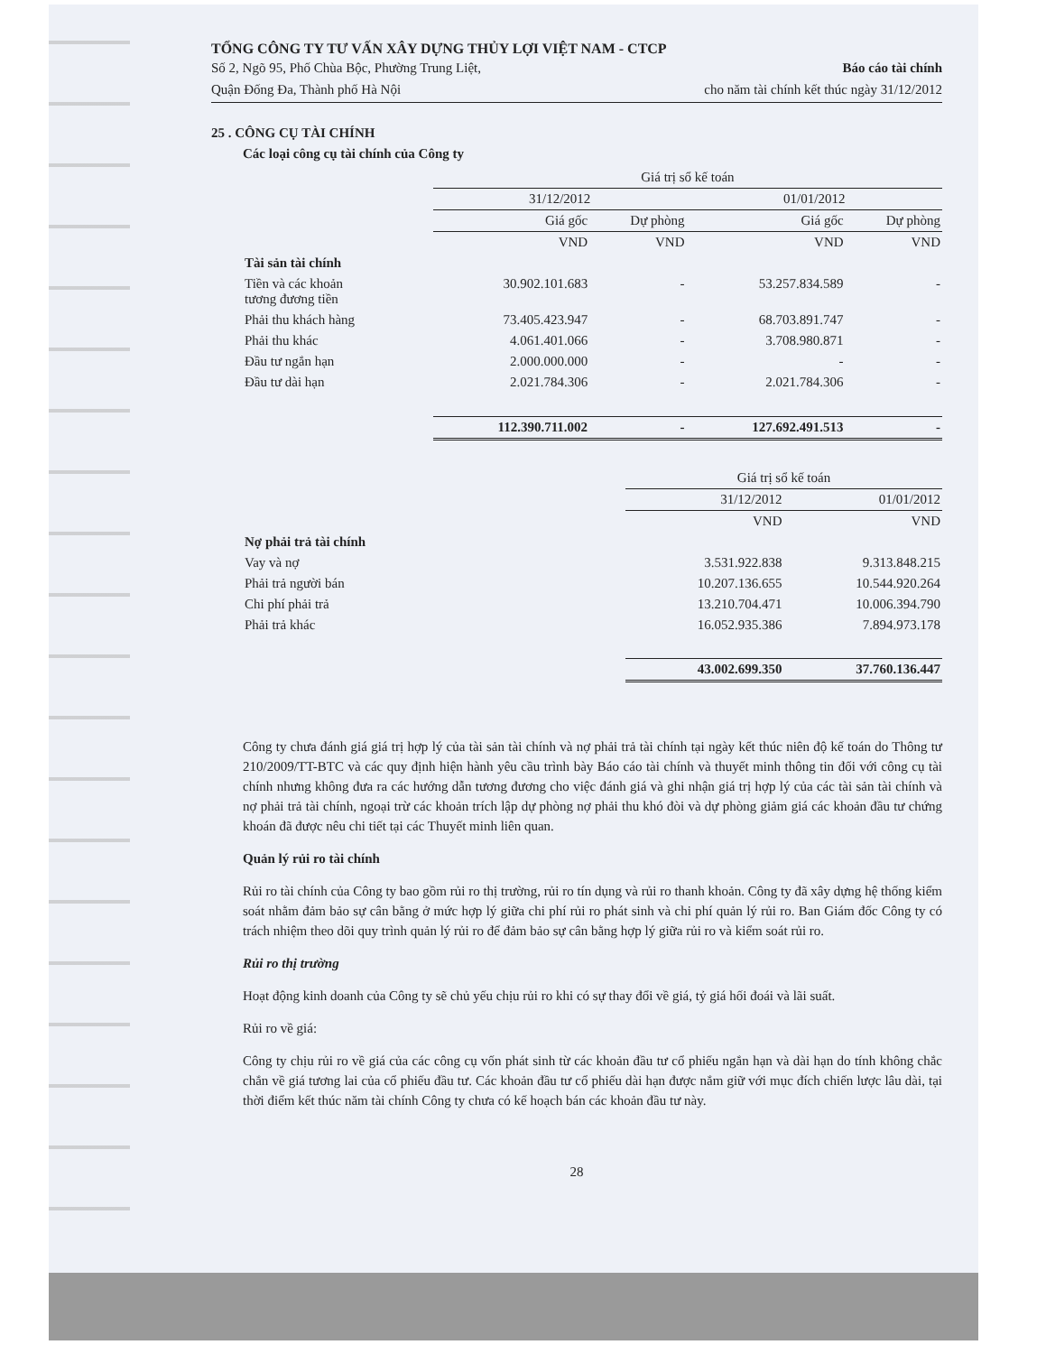TỔNG CÔNG TY TƯ VẤN XÂY DỰNG THỦY LỢI VIỆT NAM - CTCP
Số 2, Ngõ 95, Phố Chùa Bộc, Phường Trung Liệt,
Quận Đống Đa, Thành phố Hà Nội
Báo cáo tài chính
cho năm tài chính kết thúc ngày 31/12/2012
25 . CÔNG CỤ TÀI CHÍNH
Các loại công cụ tài chính của Công ty
| | Giá trị sổ kế toán | | | |
| --- | --- | --- | --- | --- |
| | 31/12/2012 | | 01/01/2012 | |
| | Giá gốc | Dự phòng | Giá gốc | Dự phòng |
| | VND | VND | VND | VND |
| Tài sản tài chính | | | | |
| Tiền và các khoản tương đương tiền | 30.902.101.683 | - | 53.257.834.589 | - |
| Phải thu khách hàng | 73.405.423.947 | - | 68.703.891.747 | - |
| Phải thu khác | 4.061.401.066 | - | 3.708.980.871 | - |
| Đầu tư ngắn hạn | 2.000.000.000 | - | - | - |
| Đầu tư dài hạn | 2.021.784.306 | - | 2.021.784.306 | - |
| | 112.390.711.002 | - | 127.692.491.513 | - |
| | Giá trị sổ kế toán | |
| --- | --- | --- |
| | 31/12/2012 | 01/01/2012 |
| | VND | VND |
| Nợ phải trả tài chính | | |
| Vay và nợ | 3.531.922.838 | 9.313.848.215 |
| Phải trả người bán | 10.207.136.655 | 10.544.920.264 |
| Chi phí phải trả | 13.210.704.471 | 10.006.394.790 |
| Phải trả khác | 16.052.935.386 | 7.894.973.178 |
| | 43.002.699.350 | 37.760.136.447 |
Công ty chưa đánh giá giá trị hợp lý của tài sản tài chính và nợ phải trả tài chính tại ngày kết thúc niên độ kế toán do Thông tư 210/2009/TT-BTC và các quy định hiện hành yêu cầu trình bày Báo cáo tài chính và thuyết minh thông tin đối với công cụ tài chính nhưng không đưa ra các hướng dẫn tương đương cho việc đánh giá và ghi nhận giá trị hợp lý của các tài sản tài chính và nợ phải trả tài chính, ngoại trừ các khoản trích lập dự phòng nợ phải thu khó đòi và dự phòng giảm giá các khoản đầu tư chứng khoán đã được nêu chi tiết tại các Thuyết minh liên quan.
Quản lý rủi ro tài chính
Rủi ro tài chính của Công ty bao gồm rủi ro thị trường, rủi ro tín dụng và rủi ro thanh khoản. Công ty đã xây dựng hệ thống kiểm soát nhằm đảm bảo sự cân bằng ở mức hợp lý giữa chi phí rủi ro phát sinh và chi phí quản lý rủi ro. Ban Giám đốc Công ty có trách nhiệm theo dõi quy trình quản lý rủi ro để đảm bảo sự cân bằng hợp lý giữa rủi ro và kiểm soát rủi ro.
Rủi ro thị trường
Hoạt động kinh doanh của Công ty sẽ chủ yếu chịu rủi ro khi có sự thay đổi về giá, tỷ giá hối đoái và lãi suất.
Rủi ro về giá:
Công ty chịu rủi ro về giá của các công cụ vốn phát sinh từ các khoản đầu tư cổ phiếu ngắn hạn và dài hạn do tính không chắc chắn về giá tương lai của cổ phiếu đầu tư. Các khoản đầu tư cổ phiếu dài hạn được nắm giữ với mục đích chiến lược lâu dài, tại thời điểm kết thúc năm tài chính Công ty chưa có kế hoạch bán các khoản đầu tư này.
28